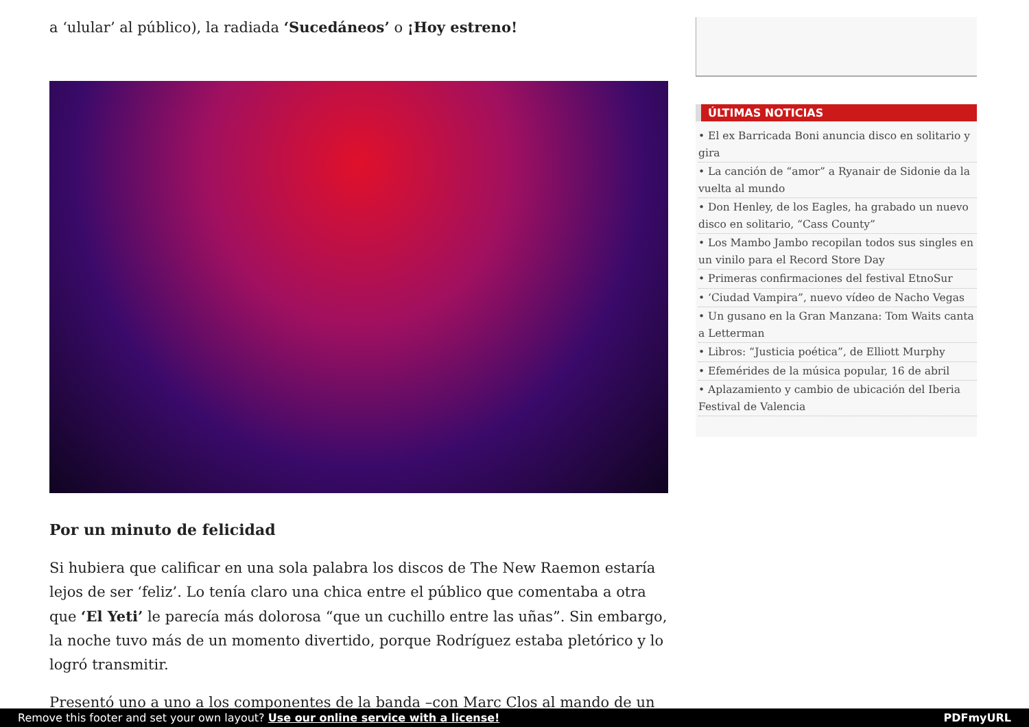a ‘ulular’ al público), la radiada ‘Sucedáneos’ o ¡Hoy estreno!
Por un minuto de felicidad
Si hubiera que calificar en una sola palabra los discos de The New Raemon estaría lejos de ser ‘feliz’. Lo tenía claro una chica entre el público que comentaba a otra que ‘El Yeti’ le parecía más dolorosa “que un cuchillo entre las uñas”. Sin embargo, la noche tuvo más de un momento divertido, porque Rodríguez estaba pletórico y lo logró transmitir.
Presentó uno a uno a los componentes de la banda –con Marc Clos al mando de un
ÚLTIMAS NOTICIAS
• El ex Barricada Boni anuncia disco en solitario y gira
• La canción de “amor” a Ryanair de Sidonie da la vuelta al mundo
• Don Henley, de los Eagles, ha grabado un nuevo disco en solitario, “Cass County”
• Los Mambo Jambo recopilan todos sus singles en un vinilo para el Record Store Day
• Primeras confirmaciones del festival EtnoSur
• ‘Ciudad Vampira”, nuevo vídeo de Nacho Vegas
• Un gusano en la Gran Manzana: Tom Waits canta a Letterman
• Libros: “Justicia poética”, de Elliott Murphy
• Efemérides de la música popular, 16 de abril
• Aplazamiento y cambio de ubicación del Iberia Festival de Valencia
Remove this footer and set your own layout? Use our online service with a license! PDFmyURL